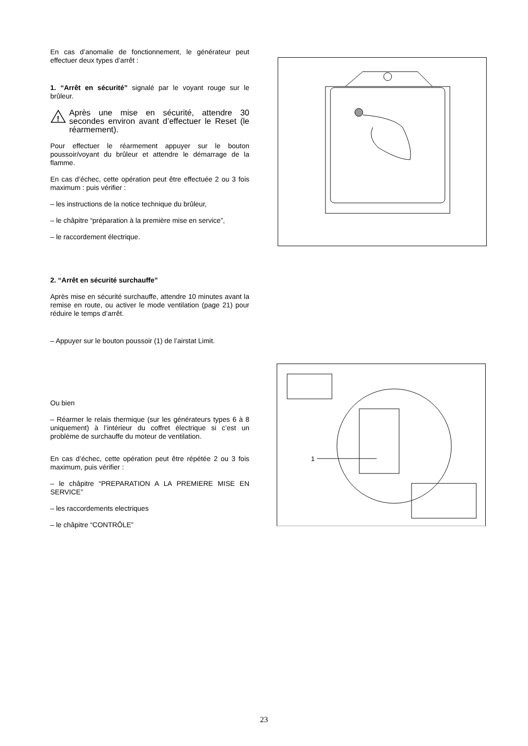En cas d’anomalie de fonctionnement, le générateur peut effectuer deux types d’arrêt :
1. “Arrêt en sécurité” signalé par le voyant rouge sur le brûleur.
!
Après une mise en sécurité, attendre 30 secondes environ avant d’effectuer le Reset (le réarmement).
Pour effectuer le réarmement appuyer sur le bouton poussoir/voyant du brûleur et attendre le démarrage de la flamme.
En cas d’échec, cette opération peut être effectuée 2 ou 3 fois maximum : puis vérifier :
– les instructions de la notice technique du brûleur,
– le châpitre “préparation à la première mise en service”,
– le raccordement électrique.
2. “Arrêt en sécurité surchauffe”
Après mise en sécurité surchauffe, attendre 10 minutes avant la remise en route, ou activer le mode ventilation (page 21) pour réduire le temps d’arrêt.
– Appuyer sur le bouton poussoir (1) de l’airstat Limit.
Ou bien
– Réarmer le relais thermique (sur les générateurs types 6 à 8 uniquement) à l’intérieur du coffret électrique si c’est un problème de surchauffe du moteur de ventilation.
En cas d’échec, cette opération peut être répétée 2 ou 3 fois maximum, puis vérifier :
– le châpitre “PREPARATION A LA PREMIERE MISE EN SERVICE”
– les raccordements electriques
– le châpitre “CONTRÔLE”
1
23